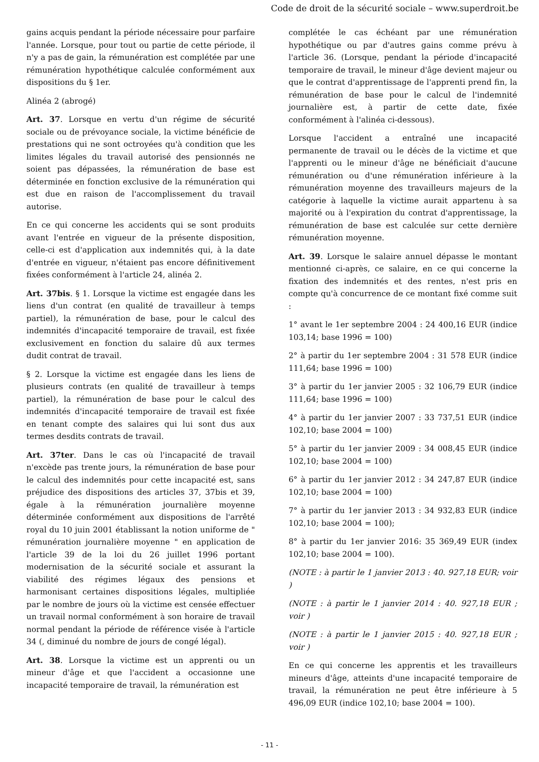Code de droit de la sécurité sociale – www.superdroit.be
gains acquis pendant la période nécessaire pour parfaire l'année. Lorsque, pour tout ou partie de cette période, il n'y a pas de gain, la rémunération est complétée par une rémunération hypothétique calculée conformément aux dispositions du § 1er.
Alinéa 2 (abrogé)
Art. 37. Lorsque en vertu d'un régime de sécurité sociale ou de prévoyance sociale, la victime bénéficie de prestations qui ne sont octroyées qu'à condition que les limites légales du travail autorisé des pensionnés ne soient pas dépassées, la rémunération de base est déterminée en fonction exclusive de la rémunération qui est due en raison de l'accomplissement du travail autorise.
En ce qui concerne les accidents qui se sont produits avant l'entrée en vigueur de la présente disposition, celle-ci est d'application aux indemnités qui, à la date d'entrée en vigueur, n'étaient pas encore définitivement fixées conformément à l'article 24, alinéa 2.
Art. 37bis. § 1. Lorsque la victime est engagée dans les liens d'un contrat (en qualité de travailleur à temps partiel), la rémunération de base, pour le calcul des indemnités d'incapacité temporaire de travail, est fixée exclusivement en fonction du salaire dû aux termes dudit contrat de travail.
§ 2. Lorsque la victime est engagée dans les liens de plusieurs contrats (en qualité de travailleur à temps partiel), la rémunération de base pour le calcul des indemnités d'incapacité temporaire de travail est fixée en tenant compte des salaires qui lui sont dus aux termes desdits contrats de travail.
Art. 37ter. Dans le cas où l'incapacité de travail n'excède pas trente jours, la rémunération de base pour le calcul des indemnités pour cette incapacité est, sans préjudice des dispositions des articles 37, 37bis et 39, égale à la rémunération journalière moyenne déterminée conformément aux dispositions de l'arrêté royal du 10 juin 2001 établissant la notion uniforme de " rémunération journalière moyenne " en application de l'article 39 de la loi du 26 juillet 1996 portant modernisation de la sécurité sociale et assurant la viabilité des régimes légaux des pensions et harmonisant certaines dispositions légales, multipliée par le nombre de jours où la victime est censée effectuer un travail normal conformément à son horaire de travail normal pendant la période de référence visée à l'article 34 (, diminué du nombre de jours de congé légal).
Art. 38. Lorsque la victime est un apprenti ou un mineur d'âge et que l'accident a occasionne une incapacité temporaire de travail, la rémunération est
complétée le cas échéant par une rémunération hypothétique ou par d'autres gains comme prévu à l'article 36. (Lorsque, pendant la période d'incapacité temporaire de travail, le mineur d'âge devient majeur ou que le contrat d'apprentissage de l'apprenti prend fin, la rémunération de base pour le calcul de l'indemnité journalière est, à partir de cette date, fixée conformément à l'alinéa ci-dessous).
Lorsque l'accident a entraîné une incapacité permanente de travail ou le décès de la victime et que l'apprenti ou le mineur d'âge ne bénéficiait d'aucune rémunération ou d'une rémunération inférieure à la rémunération moyenne des travailleurs majeurs de la catégorie à laquelle la victime aurait appartenu à sa majorité ou à l'expiration du contrat d'apprentissage, la rémunération de base est calculée sur cette dernière rémunération moyenne.
Art. 39. Lorsque le salaire annuel dépasse le montant mentionné ci-après, ce salaire, en ce qui concerne la fixation des indemnités et des rentes, n'est pris en compte qu'à concurrence de ce montant fixé comme suit :
1° avant le 1er septembre 2004 : 24 400,16 EUR (indice 103,14; base 1996 = 100)
2° à partir du 1er septembre 2004 : 31 578 EUR (indice 111,64; base 1996 = 100)
3° à partir du 1er janvier 2005 : 32 106,79 EUR (indice 111,64; base 1996 = 100)
4° à partir du 1er janvier 2007 : 33 737,51 EUR (indice 102,10; base 2004 = 100)
5° à partir du 1er janvier 2009 : 34 008,45 EUR (indice 102,10; base 2004 = 100)
6° à partir du 1er janvier 2012 : 34 247,87 EUR (indice 102,10; base 2004 = 100)
7° à partir du 1er janvier 2013 : 34 932,83 EUR (indice 102,10; base 2004 = 100);
8° à partir du 1er janvier 2016: 35 369,49 EUR (index 102,10; base 2004 = 100).
(NOTE : à partir le 1 janvier 2013 : 40. 927,18 EUR; voir )
(NOTE : à partir le 1 janvier 2014 : 40. 927,18 EUR ; voir )
(NOTE : à partir le 1 janvier 2015 : 40. 927,18 EUR ; voir )
En ce qui concerne les apprentis et les travailleurs mineurs d'âge, atteints d'une incapacité temporaire de travail, la rémunération ne peut être inférieure à 5 496,09 EUR (indice 102,10; base 2004 = 100).
- 11 -